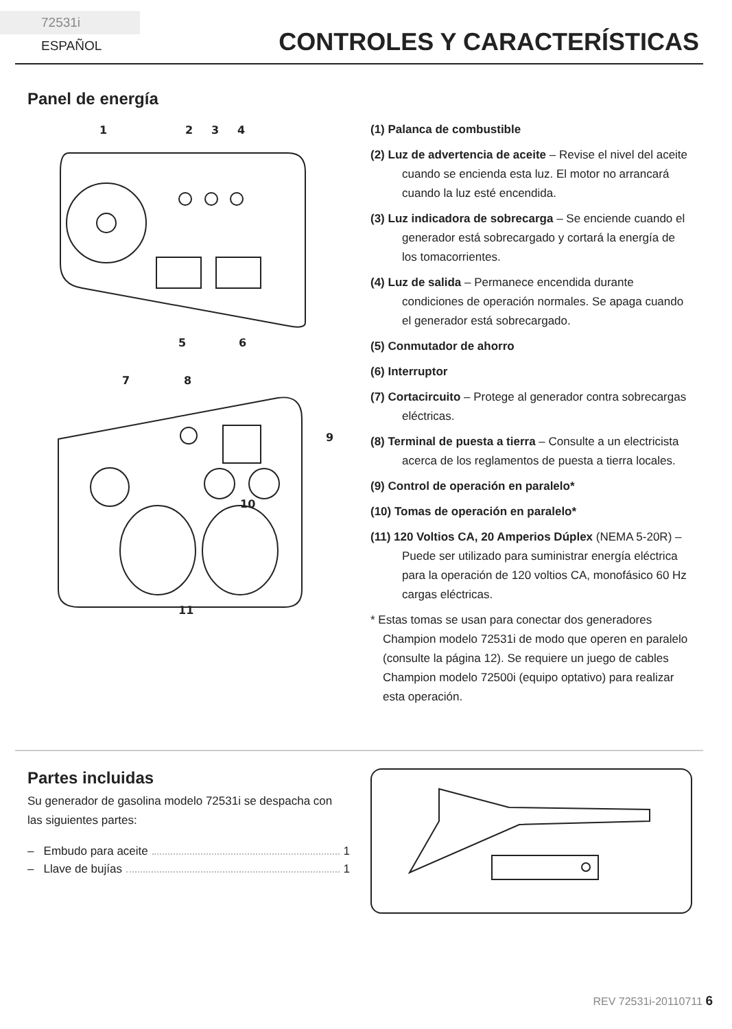72531i ESPAÑOL
CONTROLES Y CARACTERÍSTICAS
Panel de energía
1
2
3
4
5
6
7
8
9
10
11
(1) Palanca de combustible
(2) Luz de advertencia de aceite – Revise el nivel del aceite cuando se encienda esta luz. El motor no arrancará cuando la luz esté encendida.
(3) Luz indicadora de sobrecarga – Se enciende cuando el generador está sobrecargado y cortará la energía de los tomacorrientes.
(4) Luz de salida – Permanece encendida durante condiciones de operación normales. Se apaga cuando el generador está sobrecargado.
(5) Conmutador de ahorro
(6) Interruptor
(7) Cortacircuito – Protege al generador contra sobrecargas eléctricas.
(8) Terminal de puesta a tierra – Consulte a un electricista acerca de los reglamentos de puesta a tierra locales.
(9) Control de operación en paralelo*
(10) Tomas de operación en paralelo*
(11) 120 Voltios CA, 20 Amperios Dúplex (NEMA 5-20R) – Puede ser utilizado para suministrar energía eléctrica para la operación de 120 voltios CA, monofásico 60 Hz cargas eléctricas.
* Estas tomas se usan para conectar dos generadores Champion modelo 72531i de modo que operen en paralelo (consulte la página 12). Se requiere un juego de cables Champion modelo 72500i (equipo optativo) para realizar esta operación.
Partes incluidas
Su generador de gasolina modelo 72531i se despacha con las siguientes partes:
– Embudo para aceite 1
– Llave de bujías 1
REV 72531i-20110711 6